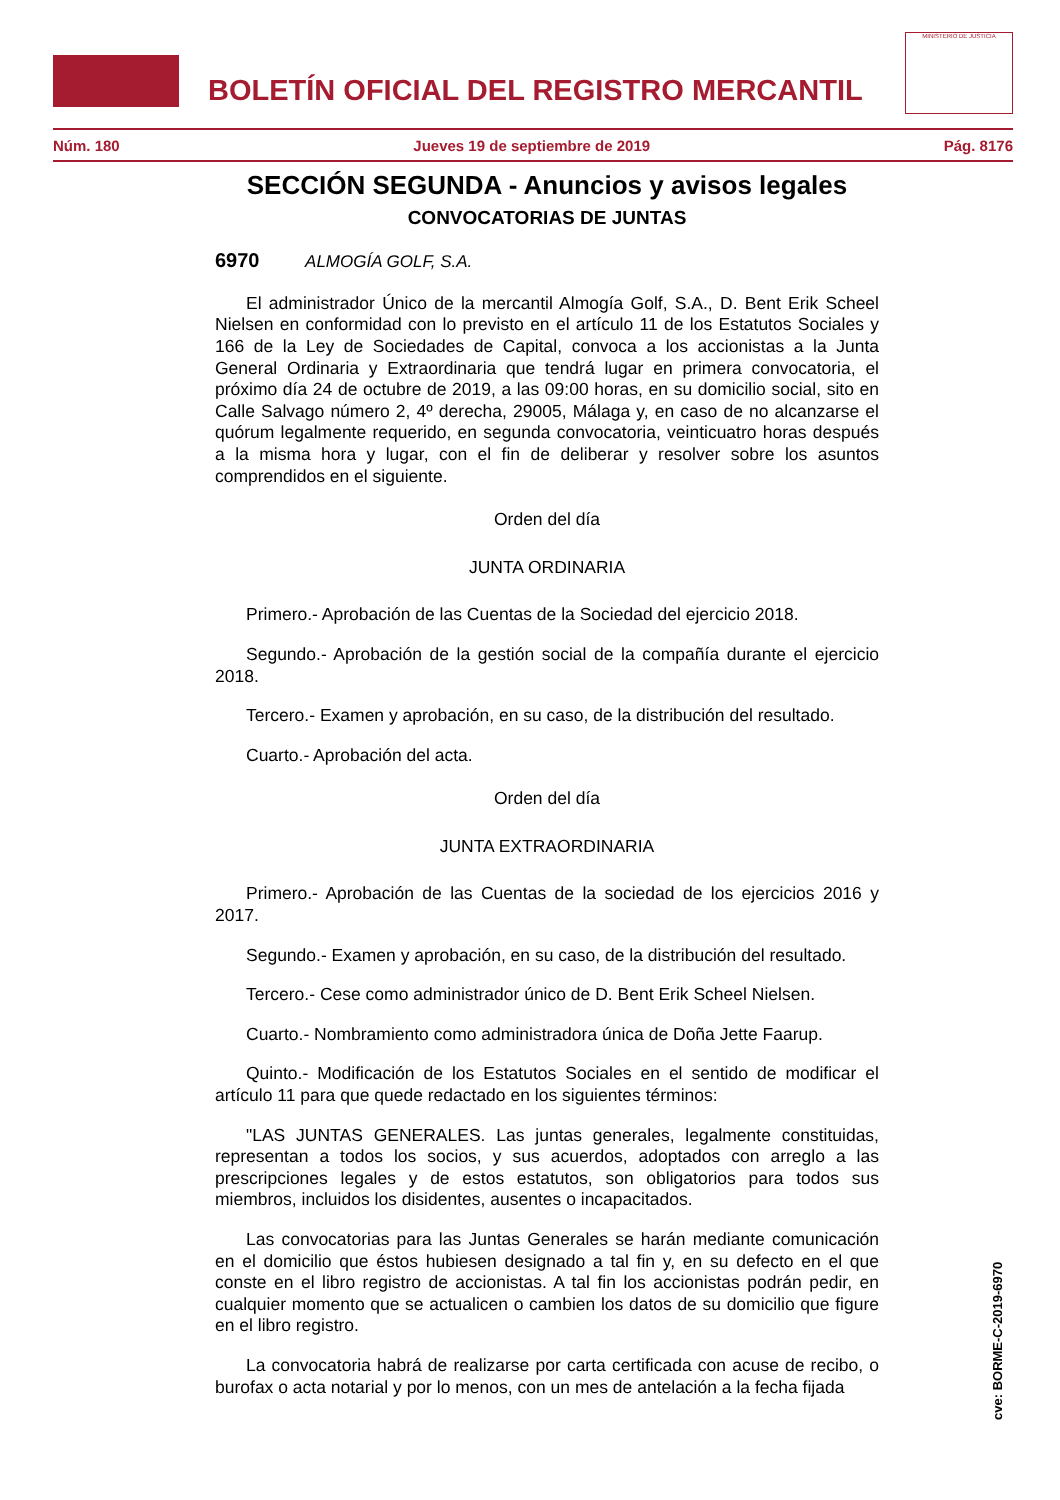BOLETÍN OFICIAL DEL REGISTRO MERCANTIL
MINISTERIO DE JUSTICIA
Núm. 180 Jueves 19 de septiembre de 2019 Pág. 8176
SECCIÓN SEGUNDA - Anuncios y avisos legales
CONVOCATORIAS DE JUNTAS
6970 ALMOGÍA GOLF, S.A.
El administrador Único de la mercantil Almogía Golf, S.A., D. Bent Erik Scheel Nielsen en conformidad con lo previsto en el artículo 11 de los Estatutos Sociales y 166 de la Ley de Sociedades de Capital, convoca a los accionistas a la Junta General Ordinaria y Extraordinaria que tendrá lugar en primera convocatoria, el próximo día 24 de octubre de 2019, a las 09:00 horas, en su domicilio social, sito en Calle Salvago número 2, 4º derecha, 29005, Málaga y, en caso de no alcanzarse el quórum legalmente requerido, en segunda convocatoria, veinticuatro horas después a la misma hora y lugar, con el fin de deliberar y resolver sobre los asuntos comprendidos en el siguiente.
Orden del día
JUNTA ORDINARIA
Primero.- Aprobación de las Cuentas de la Sociedad del ejercicio 2018.
Segundo.- Aprobación de la gestión social de la compañía durante el ejercicio 2018.
Tercero.- Examen y aprobación, en su caso, de la distribución del resultado.
Cuarto.- Aprobación del acta.
Orden del día
JUNTA EXTRAORDINARIA
Primero.- Aprobación de las Cuentas de la sociedad de los ejercicios 2016 y 2017.
Segundo.- Examen y aprobación, en su caso, de la distribución del resultado.
Tercero.- Cese como administrador único de D. Bent Erik Scheel Nielsen.
Cuarto.- Nombramiento como administradora única de Doña Jette Faarup.
Quinto.- Modificación de los Estatutos Sociales en el sentido de modificar el artículo 11 para que quede redactado en los siguientes términos:
"LAS JUNTAS GENERALES. Las juntas generales, legalmente constituidas, representan a todos los socios, y sus acuerdos, adoptados con arreglo a las prescripciones legales y de estos estatutos, son obligatorios para todos sus miembros, incluidos los disidentes, ausentes o incapacitados.
Las convocatorias para las Juntas Generales se harán mediante comunicación en el domicilio que éstos hubiesen designado a tal fin y, en su defecto en el que conste en el libro registro de accionistas. A tal fin los accionistas podrán pedir, en cualquier momento que se actualicen o cambien los datos de su domicilio que figure en el libro registro.
La convocatoria habrá de realizarse por carta certificada con acuse de recibo, o burofax o acta notarial y por lo menos, con un mes de antelación a la fecha fijada
cve: BORME-C-2019-6970